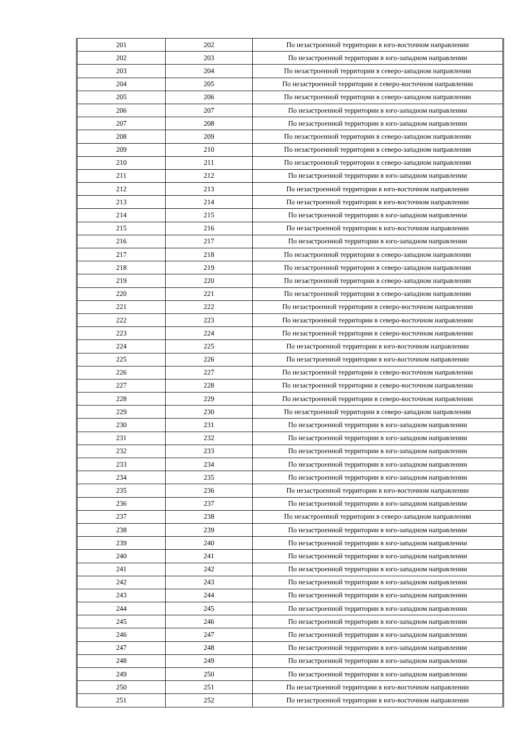| 201 | 202 | По незастроенной территории в юго-восточном направлении |
| 202 | 203 | По незастроенной территории в юго-западном направлении |
| 203 | 204 | По незастроенной территории в северо-западном направлении |
| 204 | 205 | По незастроенной территории в северо-восточном направлении |
| 205 | 206 | По незастроенной территории в северо-западном направлении |
| 206 | 207 | По незастроенной территории в юго-западном направлении |
| 207 | 208 | По незастроенной территории в юго-западном направлении |
| 208 | 209 | По незастроенной территории в северо-западном направлении |
| 209 | 210 | По незастроенной территории в северо-западном направлении |
| 210 | 211 | По незастроенной территории в северо-западном направлении |
| 211 | 212 | По незастроенной территории в юго-западном направлении |
| 212 | 213 | По незастроенной территории в юго-восточном направлении |
| 213 | 214 | По незастроенной территории в юго-восточном направлении |
| 214 | 215 | По незастроенной территории в юго-западном направлении |
| 215 | 216 | По незастроенной территории в юго-восточном направлении |
| 216 | 217 | По незастроенной территории в юго-западном направлении |
| 217 | 218 | По незастроенной территории в северо-западном направлении |
| 218 | 219 | По незастроенной территории в северо-западном направлении |
| 219 | 220 | По незастроенной территории в северо-западном направлении |
| 220 | 221 | По незастроенной территории в северо-западном направлении |
| 221 | 222 | По незастроенной территории в северо-восточном направлении |
| 222 | 223 | По незастроенной территории в северо-восточном направлении |
| 223 | 224 | По незастроенной территории в северо-восточном направлении |
| 224 | 225 | По незастроенной территории в юго-восточном направлении |
| 225 | 226 | По незастроенной территории в юго-восточном направлении |
| 226 | 227 | По незастроенной территории в северо-восточном направлении |
| 227 | 228 | По незастроенной территории в северо-восточном направлении |
| 228 | 229 | По незастроенной территории в северо-восточном направлении |
| 229 | 230 | По незастроенной территории в северо-западном направлении |
| 230 | 231 | По незастроенной территории в юго-западном направлении |
| 231 | 232 | По незастроенной территории в юго-западном направлении |
| 232 | 233 | По незастроенной территории в юго-западном направлении |
| 233 | 234 | По незастроенной территории в юго-западном направлении |
| 234 | 235 | По незастроенной территории в юго-западном направлении |
| 235 | 236 | По незастроенной территории в юго-восточном направлении |
| 236 | 237 | По незастроенной территории в юго-западном направлении |
| 237 | 238 | По незастроенной территории в северо-западном направлении |
| 238 | 239 | По незастроенной территории в юго-западном направлении |
| 239 | 240 | По незастроенной территории в юго-западном направлении |
| 240 | 241 | По незастроенной территории в юго-западном направлении |
| 241 | 242 | По незастроенной территории в юго-западном направлении |
| 242 | 243 | По незастроенной территории в юго-западном направлении |
| 243 | 244 | По незастроенной территории в юго-западном направлении |
| 244 | 245 | По незастроенной территории в юго-западном направлении |
| 245 | 246 | По незастроенной территории в юго-западном направлении |
| 246 | 247 | По незастроенной территории в юго-западном направлении |
| 247 | 248 | По незастроенной территории в юго-западном направлении |
| 248 | 249 | По незастроенной территории в юго-западном направлении |
| 249 | 250 | По незастроенной территории в юго-западном направлении |
| 250 | 251 | По незастроенной территории в юго-восточном направлении |
| 251 | 252 | По незастроенной территории в юго-восточном направлении |